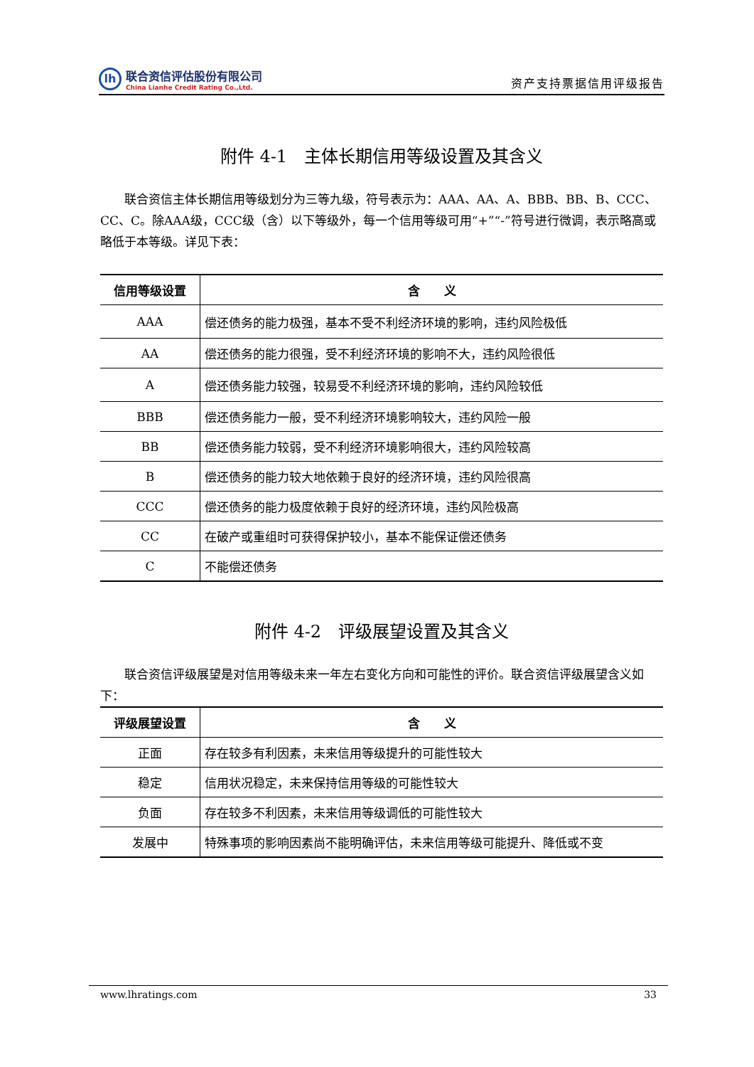lh
联合资信评估股份有限公司
China Lianhe Credit Rating Co.,Ltd.
资产支持票据信用评级报告
附件 4-1　主体长期信用等级设置及其含义
联合资信主体长期信用等级划分为三等九级，符号表示为：AAA、AA、A、BBB、BB、B、CCC、CC、C。除AAA级，CCC级（含）以下等级外，每一个信用等级可用“+”“-”符号进行微调，表示略高或略低于本等级。详见下表：
| 信用等级设置 | 含 义 |
| --- | --- |
| AAA | 偿还债务的能力极强，基本不受不利经济环境的影响，违约风险极低 |
| AA | 偿还债务的能力很强，受不利经济环境的影响不大，违约风险很低 |
| A | 偿还债务能力较强，较易受不利经济环境的影响，违约风险较低 |
| BBB | 偿还债务能力一般，受不利经济环境影响较大，违约风险一般 |
| BB | 偿还债务能力较弱，受不利经济环境影响很大，违约风险较高 |
| B | 偿还债务的能力较大地依赖于良好的经济环境，违约风险很高 |
| CCC | 偿还债务的能力极度依赖于良好的经济环境，违约风险极高 |
| CC | 在破产或重组时可获得保护较小，基本不能保证偿还债务 |
| C | 不能偿还债务 |
附件 4-2　评级展望设置及其含义
联合资信评级展望是对信用等级未来一年左右变化方向和可能性的评价。联合资信评级展望含义如下：
| 评级展望设置 | 含 义 |
| --- | --- |
| 正面 | 存在较多有利因素，未来信用等级提升的可能性较大 |
| 稳定 | 信用状况稳定，未来保持信用等级的可能性较大 |
| 负面 | 存在较多不利因素，未来信用等级调低的可能性较大 |
| 发展中 | 特殊事项的影响因素尚不能明确评估，未来信用等级可能提升、降低或不变 |
www.lhratings.com 33